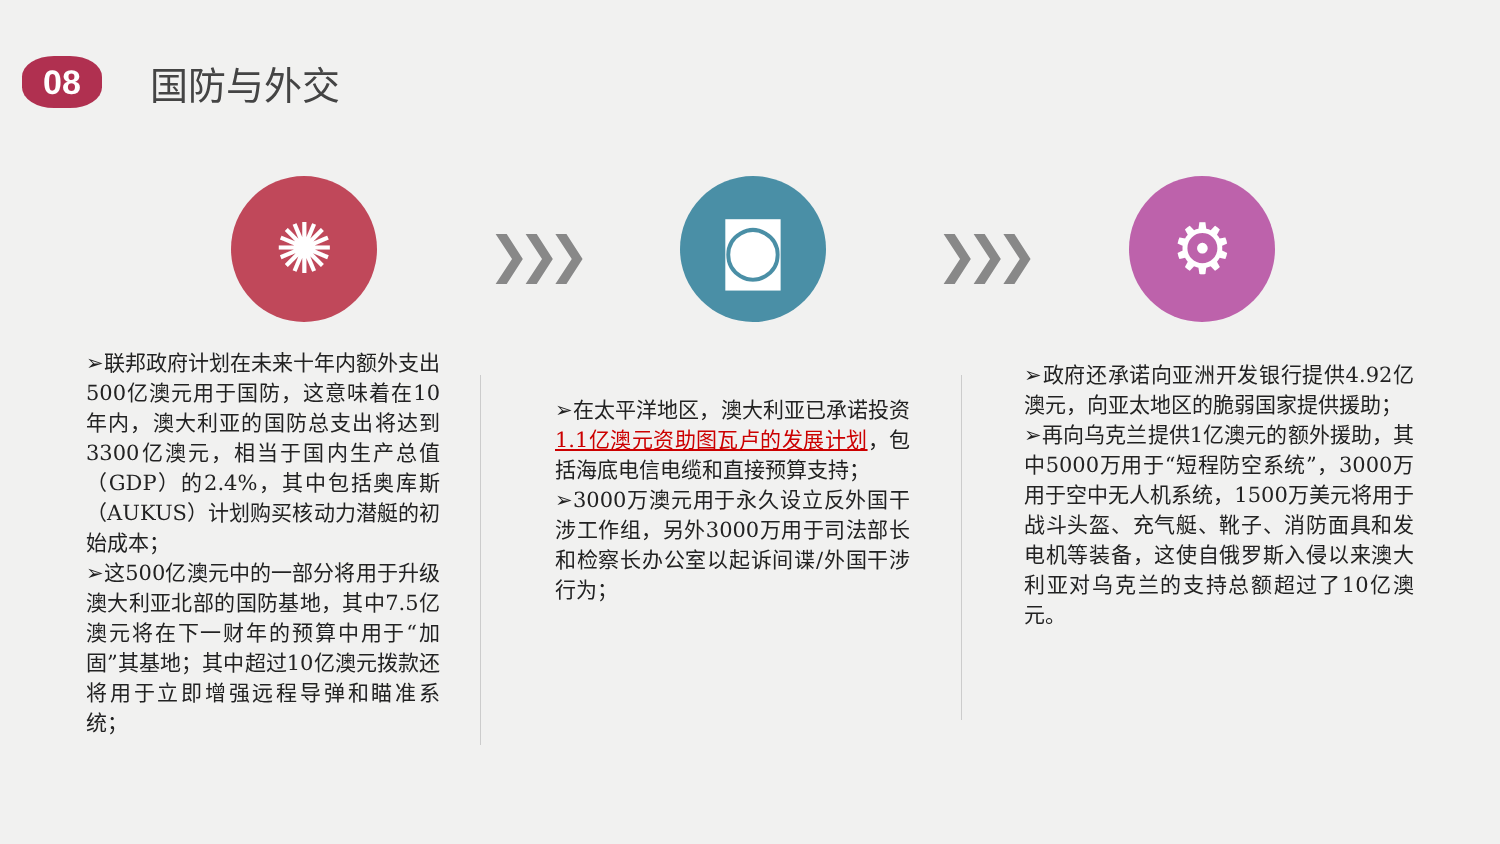08
国防与外交
✺ ❯❯❯
◙
❯❯❯
⚙
➢联邦政府计划在未来十年内额外支出500亿澳元用于国防，这意味着在10年内，澳大利亚的国防总支出将达到3300亿澳元，相当于国内生产总值（GDP）的2.4%，其中包括奥库斯（AUKUS）计划购买核动力潜艇的初始成本；
➢这500亿澳元中的一部分将用于升级澳大利亚北部的国防基地，其中7.5亿澳元将在下一财年的预算中用于“加固”其基地；其中超过10亿澳元拨款还将用于立即增强远程导弹和瞄准系统；
➢在太平洋地区，澳大利亚已承诺投资1.1亿澳元资助图瓦卢的发展计划，包括海底电信电缆和直接预算支持；
➢3000万澳元用于永久设立反外国干涉工作组，另外3000万用于司法部长和检察长办公室以起诉间谍/外国干涉行为；
➢政府还承诺向亚洲开发银行提供4.92亿澳元，向亚太地区的脆弱国家提供援助；
➢再向乌克兰提供1亿澳元的额外援助，其中5000万用于“短程防空系统”，3000万用于空中无人机系统，1500万美元将用于战斗头盔、充气艇、靴子、消防面具和发电机等装备，这使自俄罗斯入侵以来澳大利亚对乌克兰的支持总额超过了10亿澳元。